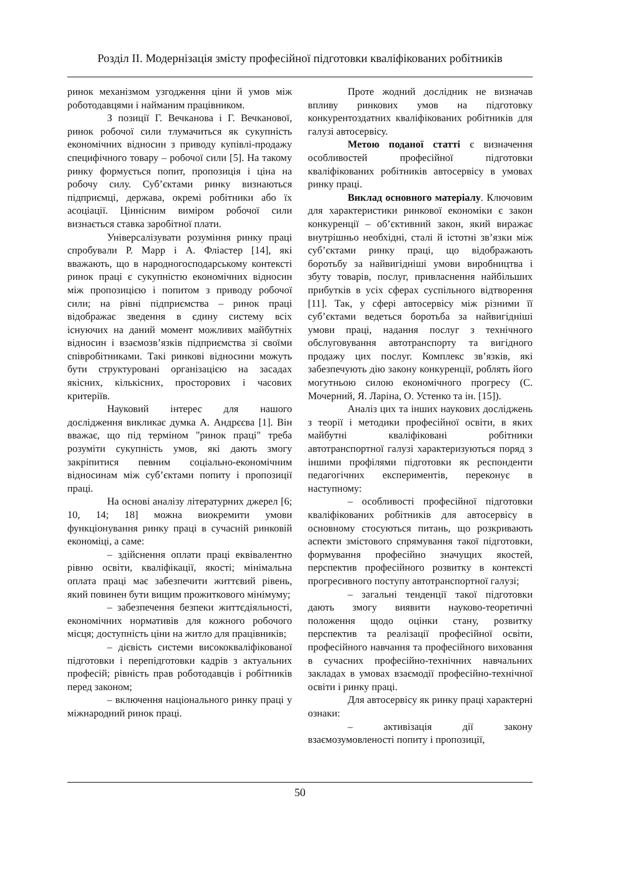Розділ ІІ. Модернізація змісту професійної підготовки кваліфікованих робітників
ринок механізмом узгодження ціни й умов між роботодавцями і найманим працівником.
З позиції Г. Вечканова і Г. Вечканової, ринок робочої сили тлумачиться як сукупність економічних відносин з приводу купівлі-продажу специфічного товару – робочої сили [5]. На такому ринку формується попит, пропозиція і ціна на робочу силу. Суб’єктами ринку визнаються підприємці, держава, окремі робітники або їх асоціації. Ціннісним виміром робочої сили визнається ставка заробітної плати.
Універсалізувати розуміння ринку праці спробували Р. Марр і А. Фліастер [14], які вважають, що в народногосподарському контексті ринок праці є сукупністю економічних відносин між пропозицією і попитом з приводу робочої сили; на рівні підприємства – ринок праці відображає зведення в єдину систему всіх існуючих на даний момент можливих майбутніх відносин і взаємозв’язків підприємства зі своїми співробітниками. Такі ринкові відносини можуть бути структуровані організацією на засадах якісних, кількісних, просторових і часових критеріїв.
Науковий інтерес для нашого дослідження викликає думка А. Андрєєва [1]. Він вважає, що під терміном "ринок праці" треба розуміти сукупність умов, які дають змогу закріпитися певним соціально-економічним відносинам між суб’єктами попиту і пропозиції праці.
На основі аналізу літературних джерел [6; 10, 14; 18] можна виокремити умови функціонування ринку праці в сучасній ринковій економіці, а саме:
– здійснення оплати праці еквівалентно рівню освіти, кваліфікації, якості; мінімальна оплата праці має забезпечити життєвий рівень, який повинен бути вищим прожиткового мінімуму;
– забезпечення безпеки життєдіяльності, економічних нормативів для кожного робочого місця; доступність ціни на житло для працівників;
– дієвість системи висококваліфікованої підготовки і перепідготовки кадрів з актуальних професій; рівність прав роботодавців і робітників перед законом;
– включення національного ринку праці у міжнародний ринок праці.
Проте жодний дослідник не визначав впливу ринкових умов на підготовку конкурентоздатних кваліфікованих робітників для галузі автосервісу.
Метою поданої статті є визначення особливостей професійної підготовки кваліфікованих робітників автосервісу в умовах ринку праці.
Виклад основного матеріалу. Ключовим для характеристики ринкової економіки є закон конкуренції – об’єктивний закон, який виражає внутрішньо необхідні, сталі й істотні зв’язки між суб’єктами ринку праці, що відображають боротьбу за найвигідніші умови виробництва і збуту товарів, послуг, привласнення найбільших прибутків в усіх сферах суспільного відтворення [11]. Так, у сфері автосервісу між різними її суб’єктами ведеться боротьба за найвигідніші умови праці, надання послуг з технічного обслуговування автотранспорту та вигідного продажу цих послуг. Комплекс зв’язків, які забезпечують дію закону конкуренції, роблять його могутньою силою економічного прогресу (С. Мочерний, Я. Ларіна, О. Устенко та ін. [15]).
Аналіз цих та інших наукових досліджень з теорії і методики професійної освіти, в яких майбутні кваліфіковані робітники автотранспортної галузі характеризуються поряд з іншими профілями підготовки як респонденти педагогічних експериментів, переконує в наступному:
– особливості професійної підготовки кваліфікованих робітників для автосервісу в основному стосуються питань, що розкривають аспекти змістового спрямування такої підготовки, формування професійно значущих якостей, перспектив професійного розвитку в контексті прогресивного поступу автотранспортної галузі;
– загальні тенденції такої підготовки дають змогу виявити науково-теоретичні положення щодо оцінки стану, розвитку перспектив та реалізації професійної освіти, професійного навчання та професійного виховання в сучасних професійно-технічних навчальних закладах в умовах взаємодії професійно-технічної освіти і ринку праці.
Для автосервісу як ринку праці характерні ознаки:
– активізація дії закону взаємозумовленості попиту і пропозиції,
50